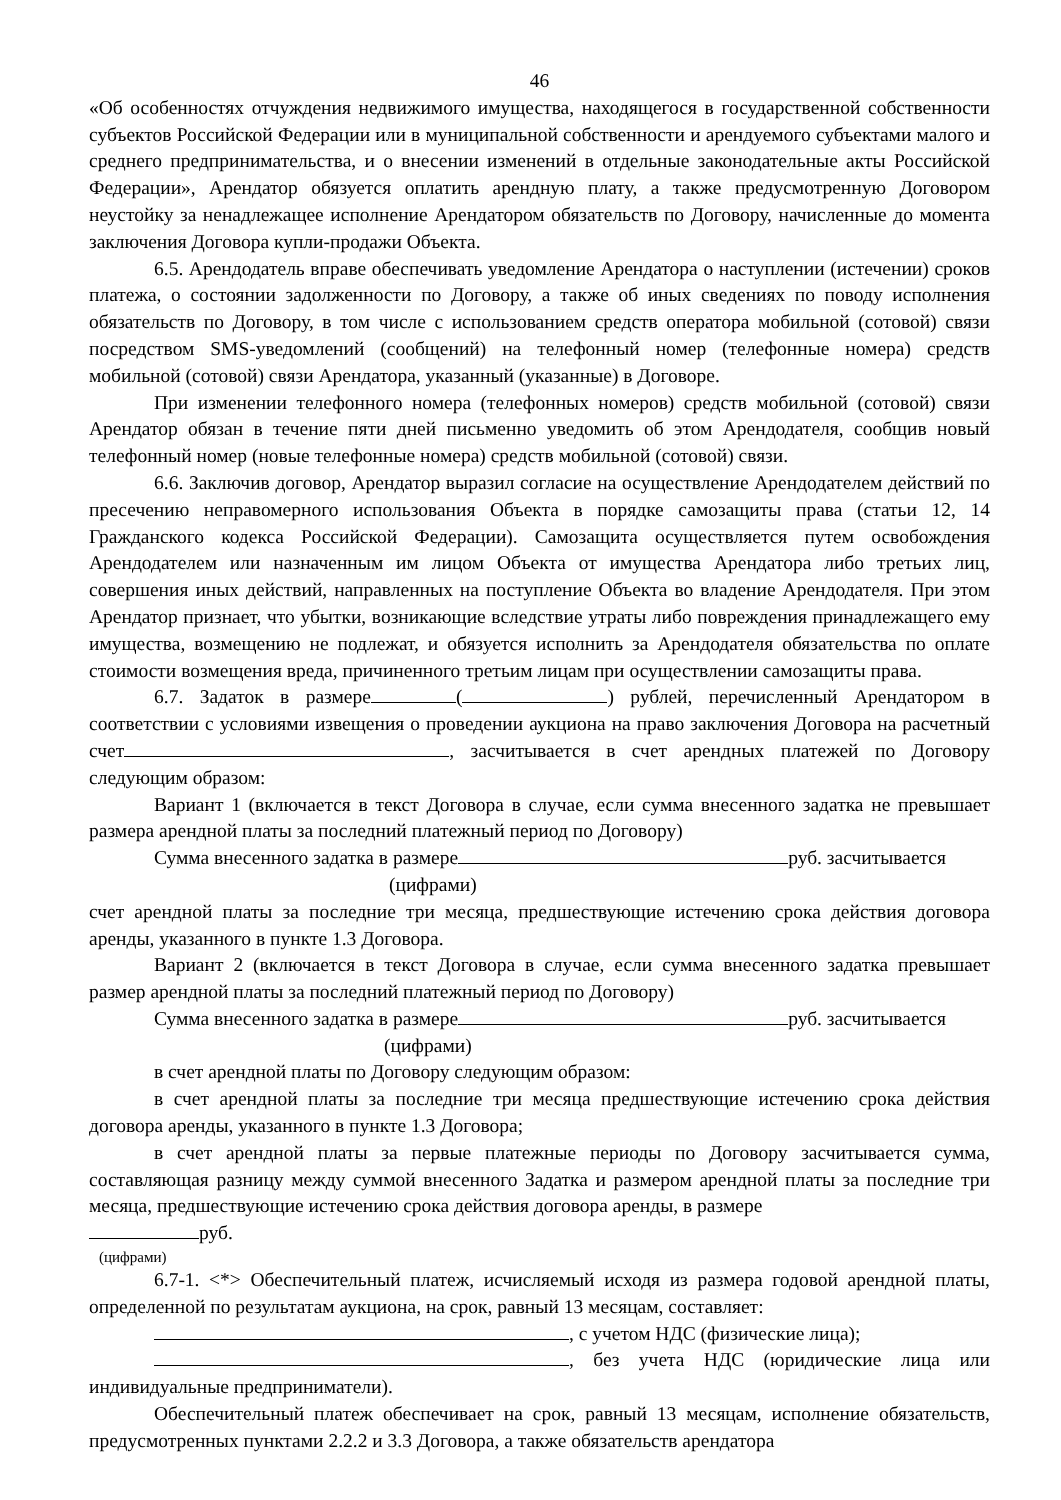46
«Об особенностях отчуждения недвижимого имущества, находящегося в государственной собственности субъектов Российской Федерации или в муниципальной собственности и арендуемого субъектами малого и среднего предпринимательства, и о внесении изменений в отдельные законодательные акты Российской Федерации», Арендатор обязуется оплатить арендную плату, а также предусмотренную Договором неустойку за ненадлежащее исполнение Арендатором обязательств по Договору, начисленные до момента заключения Договора купли-продажи Объекта.
6.5. Арендодатель вправе обеспечивать уведомление Арендатора о наступлении (истечении) сроков платежа, о состоянии задолженности по Договору, а также об иных сведениях по поводу исполнения обязательств по Договору, в том числе с использованием средств оператора мобильной (сотовой) связи посредством SMS-уведомлений (сообщений) на телефонный номер (телефонные номера) средств мобильной (сотовой) связи Арендатора, указанный (указанные) в Договоре.
При изменении телефонного номера (телефонных номеров) средств мобильной (сотовой) связи Арендатор обязан в течение пяти дней письменно уведомить об этом Арендодателя, сообщив новый телефонный номер (новые телефонные номера) средств мобильной (сотовой) связи.
6.6. Заключив договор, Арендатор выразил согласие на осуществление Арендодателем действий по пресечению неправомерного использования Объекта в порядке самозащиты права (статьи 12, 14 Гражданского кодекса Российской Федерации). Самозащита осуществляется путем освобождения Арендодателем или назначенным им лицом Объекта от имущества Арендатора либо третьих лиц, совершения иных действий, направленных на поступление Объекта во владение Арендодателя. При этом Арендатор признает, что убытки, возникающие вследствие утраты либо повреждения принадлежащего ему имущества, возмещению не подлежат, и обязуется исполнить за Арендодателя обязательства по оплате стоимости возмещения вреда, причиненного третьим лицам при осуществлении самозащиты права.
6.7. Задаток в размере ( ) рублей, перечисленный Арендатором в соответствии с условиями извещения о проведении аукциона на право заключения Договора на расчетный счет , засчитывается в счет арендных платежей по Договору следующим образом:
Вариант 1 (включается в текст Договора в случае, если сумма внесенного задатка не превышает размера арендной платы за последний платежный период по Договору)
Сумма внесенного задатка в размере руб. засчитывается
(цифрами)
счет арендной платы за последние три месяца, предшествующие истечению срока действия договора аренды, указанного в пункте 1.3 Договора.
Вариант 2 (включается в текст Договора в случае, если сумма внесенного задатка превышает размер арендной платы за последний платежный период по Договору)
Сумма внесенного задатка в размере руб. засчитывается
(цифрами)
в счет арендной платы по Договору следующим образом:
в счет арендной платы за последние три месяца предшествующие истечению срока действия договора аренды, указанного в пункте 1.3 Договора;
в счет арендной платы за первые платежные периоды по Договору засчитывается сумма, составляющая разницу между суммой внесенного Задатка и размером арендной платы за последние три месяца, предшествующие истечению срока действия договора аренды, в размере
руб.
(цифрами)
6.7-1. <*> Обеспечительный платеж, исчисляемый исходя из размера годовой арендной платы, определенной по результатам аукциона, на срок, равный 13 месяцам, составляет:
, с учетом НДС (физические лица);
, без учета НДС (юридические лица или индивидуальные предприниматели).
Обеспечительный платеж обеспечивает на срок, равный 13 месяцам, исполнение обязательств, предусмотренных пунктами 2.2.2 и 3.3 Договора, а также обязательств арендатора